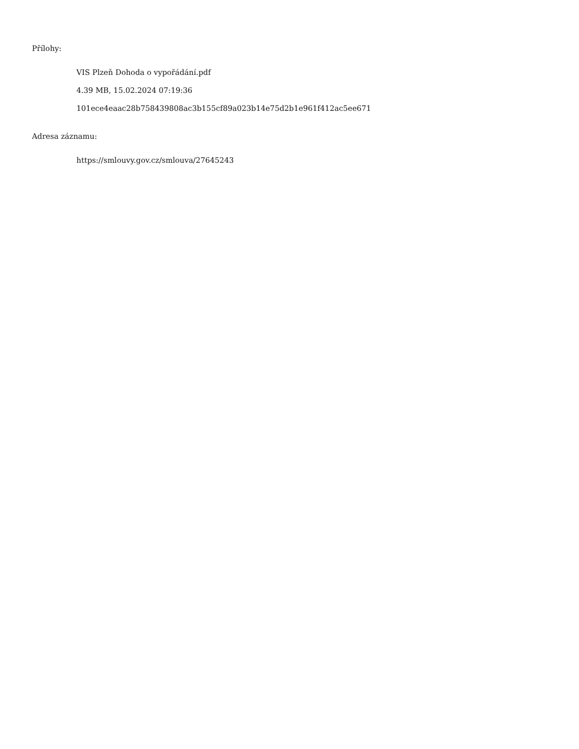Přílohy:
VIS Plzeň Dohoda o vypořádání.pdf
4.39 MB, 15.02.2024 07:19:36
101ece4eaac28b758439808ac3b155cf89a023b14e75d2b1e961f412ac5ee671
Adresa záznamu:
https://smlouvy.gov.cz/smlouva/27645243